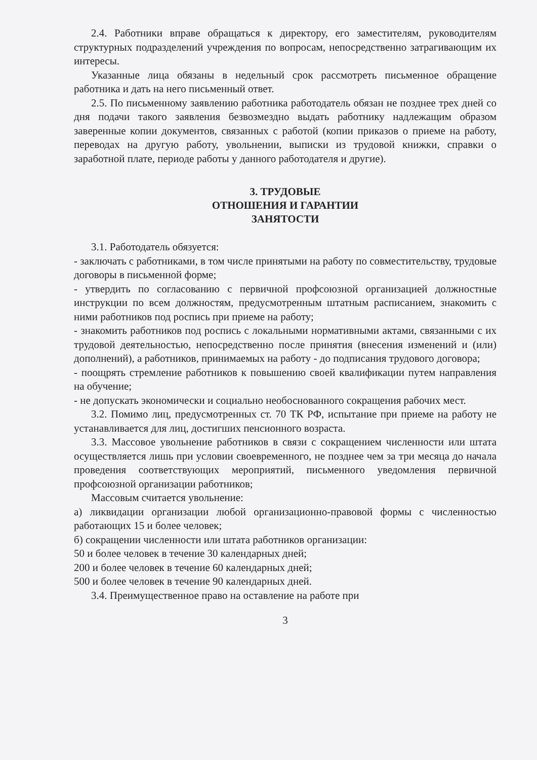2.4. Работники вправе обращаться к директору, его заместителям, руководителям структурных подразделений учреждения по вопросам, непосредственно затрагивающим их интересы.
Указанные лица обязаны в недельный срок рассмотреть письменное обращение работника и дать на него письменный ответ.
2.5. По письменному заявлению работника работодатель обязан не позднее трех дней со дня подачи такого заявления безвозмездно выдать работнику надлежащим образом заверенные копии документов, связанных с работой (копии приказов о приеме на работу, переводах на другую работу, увольнении, выписки из трудовой книжки, справки о заработной плате, периоде работы у данного работодателя и другие).
3. ТРУДОВЫЕ
ОТНОШЕНИЯ И ГАРАНТИИ
ЗАНЯТОСТИ
3.1. Работодатель обязуется:
- заключать с работниками, в том числе принятыми на работу по совместительству, трудовые договоры в письменной форме;
- утвердить по согласованию с первичной профсоюзной организацией должностные инструкции по всем должностям, предусмотренным штатным расписанием, знакомить с ними работников под роспись при приеме на работу;
- знакомить работников под роспись с локальными нормативными актами, связанными с их трудовой деятельностью, непосредственно после принятия (внесения изменений и (или) дополнений), а работников, принимаемых на работу - до подписания трудового договора;
- поощрять стремление работников к повышению своей квалификации путем направления на обучение;
- не допускать экономически и социально необоснованного сокращения рабочих мест.
3.2. Помимо лиц, предусмотренных ст. 70 ТК РФ, испытание при приеме на работу не устанавливается для лиц, достигших пенсионного возраста.
3.3. Массовое увольнение работников в связи с сокращением численности или штата осуществляется лишь при условии своевременного, не позднее чем за три месяца до начала проведения соответствующих мероприятий, письменного уведомления первичной профсоюзной организации работников;
Массовым считается увольнение:
а) ликвидации организации любой организационно-правовой формы с численностью работающих 15 и более человек;
б) сокращении численности или штата работников организации:
50 и более человек в течение 30 календарных дней;
200 и более человек в течение 60 календарных дней;
500 и более человек в течение 90 календарных дней.
3.4. Преимущественное право на оставление на работе при
3